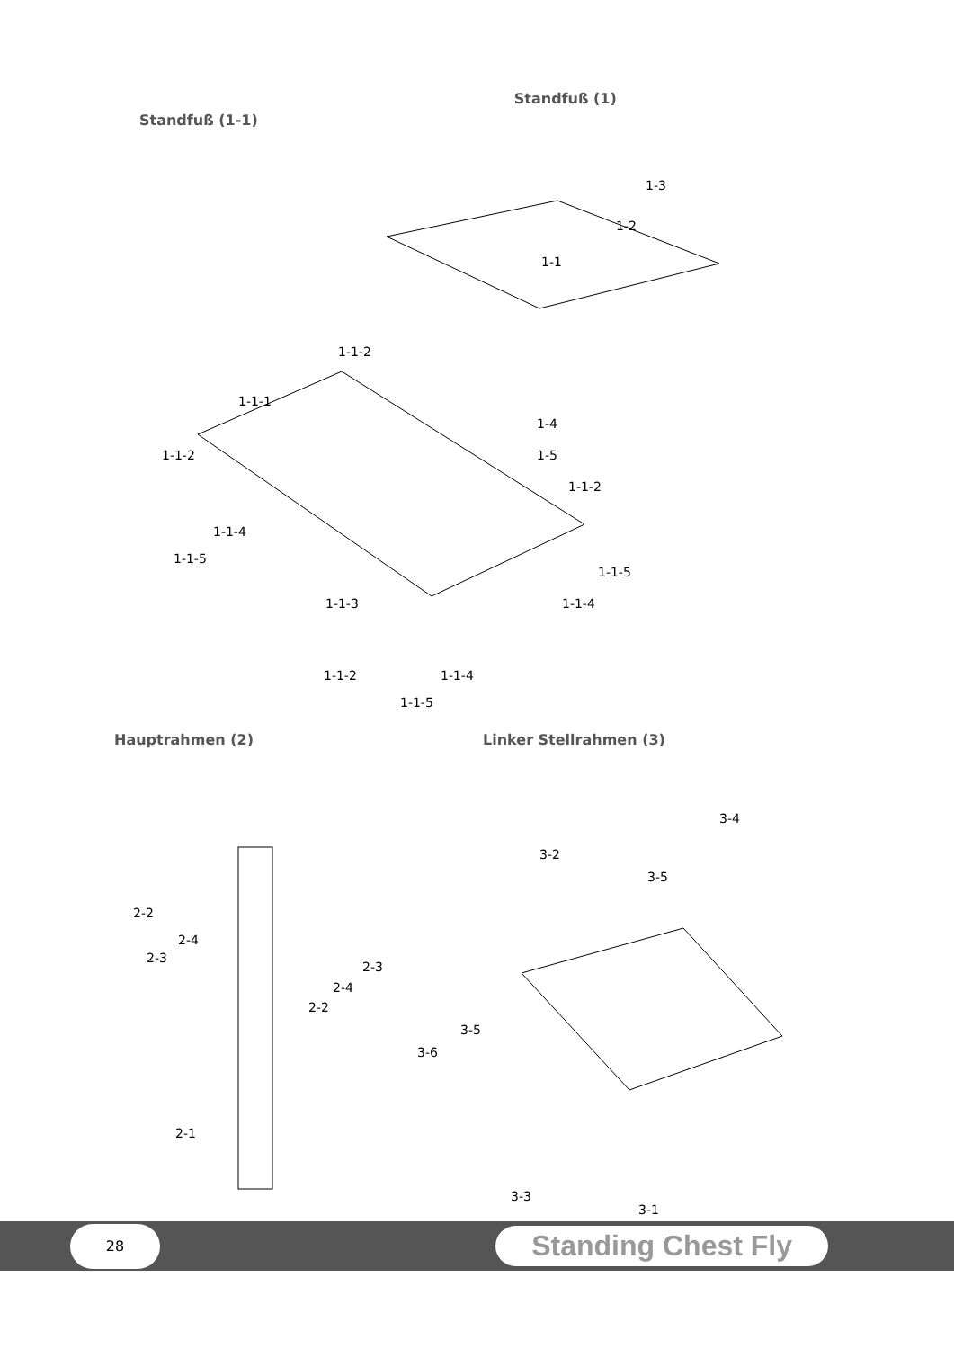Standfuß (1-1)
Standfuß (1)
1-3
1-2
1-1
1-1-2
1-1-1
1-4
1-1-2 1-5
1-1-2
1-1-4
1-1-5
1-1-5
1-1-3 1-1-4
1-1-2
1-1-4
1-1-5
Hauptrahmen (2) Linker Stellrahmen (3)
3-4
3-2
3-5
2-2
2-4
2-3
2-3
2-4
2-2
3-5
3-6
2-1
3-1
3-3
28
Standing Chest Fly